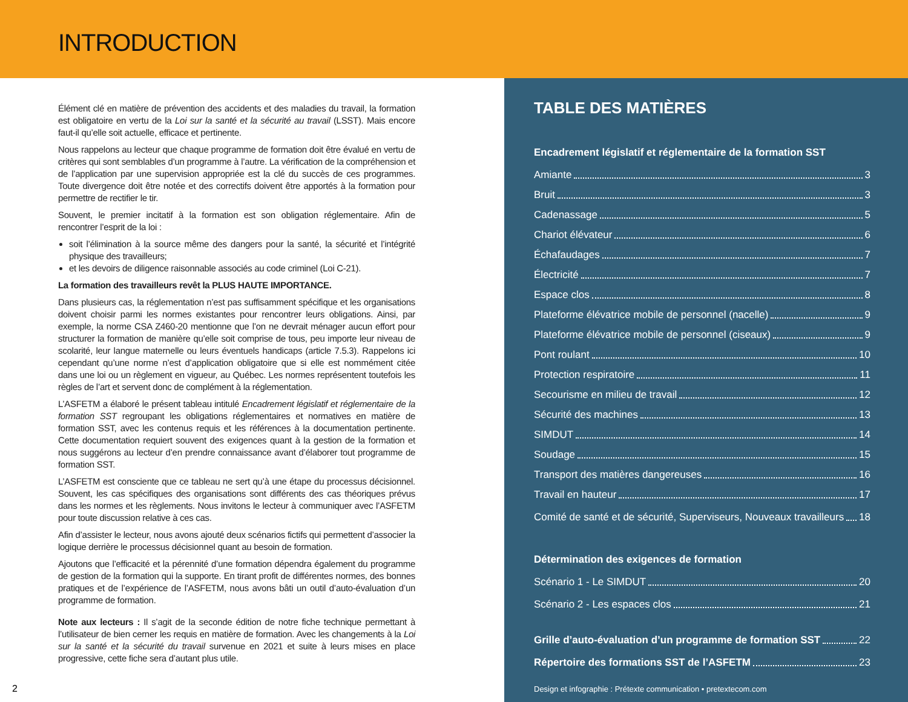INTRODUCTION
Élément clé en matière de prévention des accidents et des maladies du travail, la formation est obligatoire en vertu de la Loi sur la santé et la sécurité au travail (LSST). Mais encore faut-il qu’elle soit actuelle, efficace et pertinente.
Nous rappelons au lecteur que chaque programme de formation doit être évalué en vertu de critères qui sont semblables d’un programme à l’autre. La vérification de la compréhension et de l’application par une supervision appropriée est la clé du succès de ces programmes. Toute divergence doit être notée et des correctifs doivent être apportés à la formation pour permettre de rectifier le tir.
Souvent, le premier incitatif à la formation est son obligation réglementaire. Afin de rencontrer l’esprit de la loi :
soit l’élimination à la source même des dangers pour la santé, la sécurité et l’intégrité physique des travailleurs;
et les devoirs de diligence raisonnable associés au code criminel (Loi C-21).
La formation des travailleurs revêt la PLUS HAUTE IMPORTANCE.
Dans plusieurs cas, la réglementation n’est pas suffisamment spécifique et les organisations doivent choisir parmi les normes existantes pour rencontrer leurs obligations. Ainsi, par exemple, la norme CSA Z460-20 mentionne que l’on ne devrait ménager aucun effort pour structurer la formation de manière qu’elle soit comprise de tous, peu importe leur niveau de scolarité, leur langue maternelle ou leurs éventuels handicaps (article 7.5.3). Rappelons ici cependant qu’une norme n’est d’application obligatoire que si elle est nommément citée dans une loi ou un règlement en vigueur, au Québec. Les normes représentent toutefois les règles de l’art et servent donc de complément à la réglementation.
L’ASFETM a élaboré le présent tableau intitulé Encadrement législatif et réglementaire de la formation SST regroupant les obligations réglementaires et normatives en matière de formation SST, avec les contenus requis et les références à la documentation pertinente. Cette documentation requiert souvent des exigences quant à la gestion de la formation et nous suggérons au lecteur d’en prendre connaissance avant d’élaborer tout programme de formation SST.
L’ASFETM est consciente que ce tableau ne sert qu’à une étape du processus décisionnel. Souvent, les cas spécifiques des organisations sont différents des cas théoriques prévus dans les normes et les règlements. Nous invitons le lecteur à communiquer avec l’ASFETM pour toute discussion relative à ces cas.
Afin d’assister le lecteur, nous avons ajouté deux scénarios fictifs qui permettent d’associer la logique derrière le processus décisionnel quant au besoin de formation.
Ajoutons que l’efficacité et la pérennité d’une formation dépendra également du programme de gestion de la formation qui la supporte. En tirant profit de différentes normes, des bonnes pratiques et de l’expérience de l’ASFETM, nous avons bâti un outil d’auto-évaluation d’un programme de formation.
Note aux lecteurs : Il s’agit de la seconde édition de notre fiche technique permettant à l’utilisateur de bien cerner les requis en matière de formation. Avec les changements à la Loi sur la santé et la sécurité du travail survenue en 2021 et suite à leurs mises en place progressive, cette fiche sera d’autant plus utile.
TABLE DES MATIÈRES
Encadrement législatif et réglementaire de la formation SST
Amiante 3
Bruit 3
Cadenassage 5
Chariot élévateur 6
Échafaudages 7
Électricité 7
Espace clos 8
Plateforme élévatrice mobile de personnel (nacelle) 9
Plateforme élévatrice mobile de personnel (ciseaux) 9
Pont roulant 10
Protection respiratoire 11
Secourisme en milieu de travail 12
Sécurité des machines 13
SIMDUT 14
Soudage 15
Transport des matières dangereuses 16
Travail en hauteur 17
Comité de santé et de sécurité, Superviseurs, Nouveaux travailleurs 18
Détermination des exigences de formation
Scénario 1 - Le SIMDUT 20
Scénario 2 - Les espaces clos 21
Grille d’auto-évaluation d’un programme de formation SST 22
Répertoire des formations SST de l’ASFETM 23
Design et infographie : Prétexte communication • pretextecom.com
2